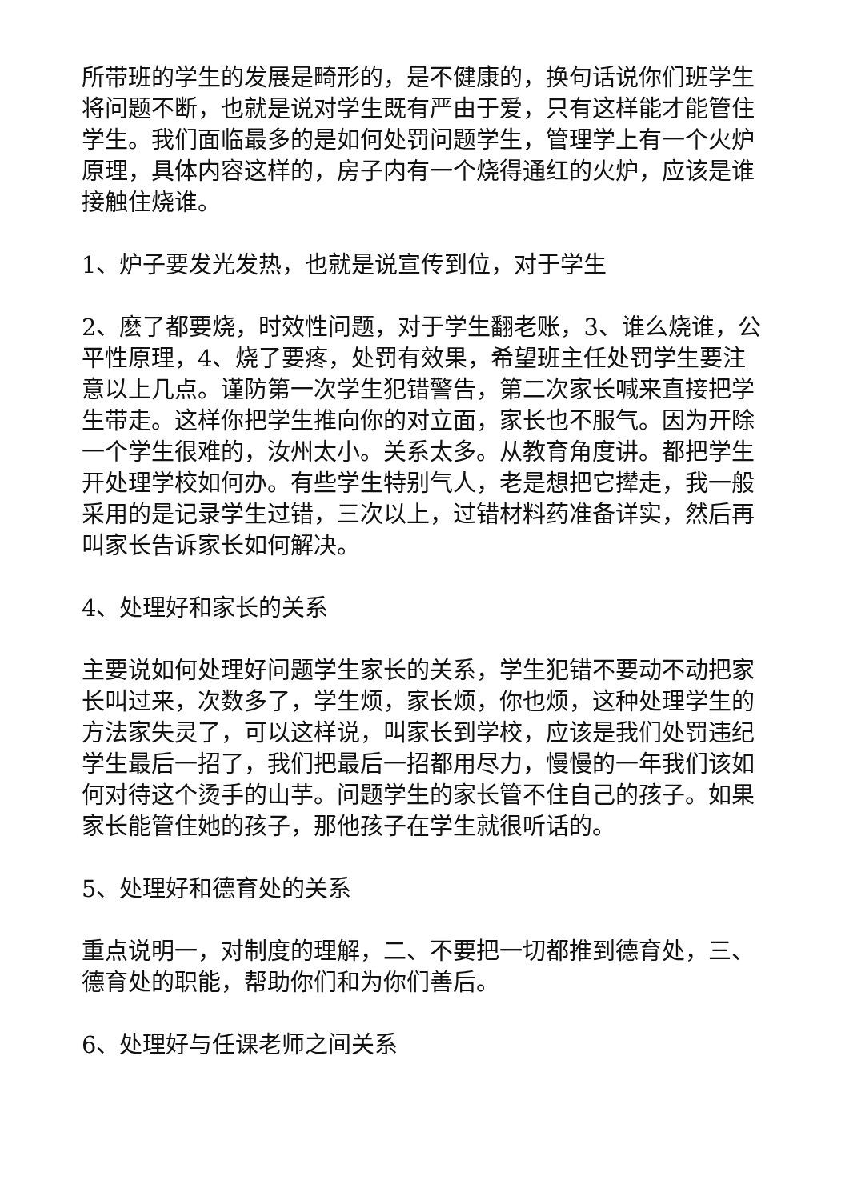所带班的学生的发展是畸形的，是不健康的，换句话说你们班学生将问题不断，也就是说对学生既有严由于爱，只有这样能才能管住学生。我们面临最多的是如何处罚问题学生，管理学上有一个火炉原理，具体内容这样的，房子内有一个烧得通红的火炉，应该是谁接触住烧谁。
1、炉子要发光发热，也就是说宣传到位，对于学生
2、麽了都要烧，时效性问题，对于学生翻老账，3、谁么烧谁，公平性原理，4、烧了要疼，处罚有效果，希望班主任处罚学生要注意以上几点。谨防第一次学生犯错警告，第二次家长喊来直接把学生带走。这样你把学生推向你的对立面，家长也不服气。因为开除一个学生很难的，汝州太小。关系太多。从教育角度讲。都把学生开处理学校如何办。有些学生特别气人，老是想把它撵走，我一般采用的是记录学生过错，三次以上，过错材料药准备详实，然后再叫家长告诉家长如何解决。
4、处理好和家长的关系
主要说如何处理好问题学生家长的关系，学生犯错不要动不动把家长叫过来，次数多了，学生烦，家长烦，你也烦，这种处理学生的方法家失灵了，可以这样说，叫家长到学校，应该是我们处罚违纪学生最后一招了，我们把最后一招都用尽力，慢慢的一年我们该如何对待这个烫手的山芋。问题学生的家长管不住自己的孩子。如果家长能管住她的孩子，那他孩子在学生就很听话的。
5、处理好和德育处的关系
重点说明一，对制度的理解，二、不要把一切都推到德育处，三、德育处的职能，帮助你们和为你们善后。
6、处理好与任课老师之间关系